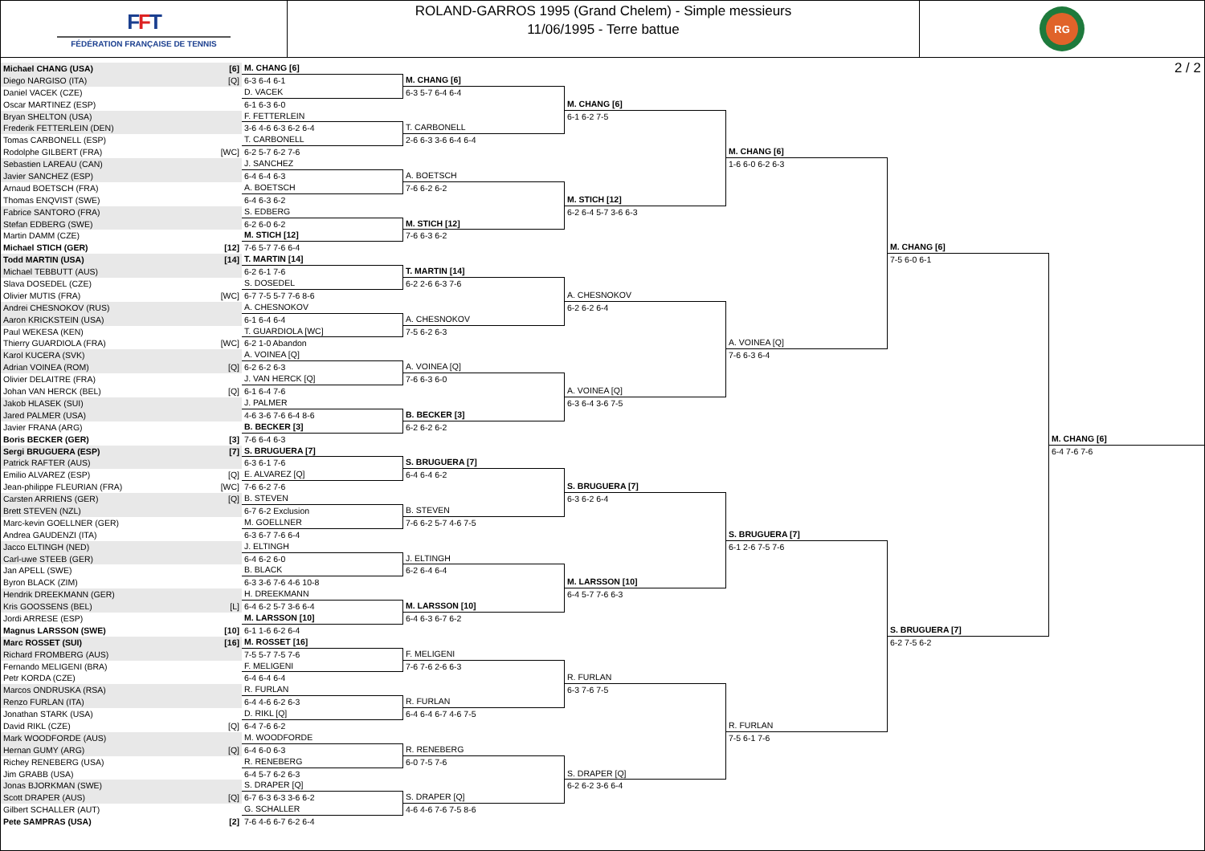FFT
FÉDÉRATION FRANÇAISE DE TENNIS
ROLAND-GARROS 1995 (Grand Chelem) - Simple messieurs
11/06/1995 - Terre battue
RG
2 / 2
Michael CHANG (USA) [6]
Diego NARGISO (ITA) [Q]
Daniel VACEK (CZE)
Oscar MARTINEZ (ESP)
Bryan SHELTON (USA)
Frederik FETTERLEIN (DEN)
Tomas CARBONELL (ESP)
Rodolphe GILBERT (FRA) [WC]
Sebastien LAREAU (CAN)
Javier SANCHEZ (ESP)
Arnaud BOETSCH (FRA)
Thomas ENQVIST (SWE)
Fabrice SANTORO (FRA)
Stefan EDBERG (SWE)
Martin DAMM (CZE)
Michael STICH (GER) [12]
Todd MARTIN (USA) [14]
Michael TEBBUTT (AUS)
Slava DOSEDEL (CZE)
Olivier MUTIS (FRA) [WC]
Andrei CHESNOKOV (RUS)
Aaron KRICKSTEIN (USA)
Paul WEKESA (KEN)
Thierry GUARDIOLA (FRA) [WC]
Karol KUCERA (SVK)
Adrian VOINEA (ROM) [Q]
Olivier DELAITRE (FRA)
Johan VAN HERCK (BEL) [Q]
Jakob HLASEK (SUI)
Jared PALMER (USA)
Javier FRANA (ARG)
Boris BECKER (GER) [3]
Sergi BRUGUERA (ESP) [7]
Patrick RAFTER (AUS)
Emilio ALVAREZ (ESP) [Q]
Jean-philippe FLEURIAN (FRA) [WC]
Carsten ARRIENS (GER) [Q]
Brett STEVEN (NZL)
Marc-kevin GOELLNER (GER)
Andrea GAUDENZI (ITA)
Jacco ELTINGH (NED)
Carl-uwe STEEB (GER)
Jan APELL (SWE)
Byron BLACK (ZIM)
Hendrik DREEKMANN (GER)
Kris GOOSSENS (BEL) [L]
Jordi ARRESE (ESP)
Magnus LARSSON (SWE) [10]
Marc ROSSET (SUI) [16]
Richard FROMBERG (AUS)
Fernando MELIGENI (BRA)
Petr KORDA (CZE)
Marcos ONDRUSKA (RSA)
Renzo FURLAN (ITA)
Jonathan STARK (USA)
David RIKL (CZE) [Q]
Mark WOODFORDE (AUS)
Hernan GUMY (ARG) [Q]
Richey RENEBERG (USA)
Jim GRABB (USA)
Jonas BJORKMAN (SWE)
Scott DRAPER (AUS) [Q]
Gilbert SCHALLER (AUT)
Pete SAMPRAS (USA) [2]
M. CHANG [6]
6-3 6-4 6-1
D. VACEK
6-1 6-3 6-0
F. FETTERLEIN
3-6 4-6 6-3 6-2 6-4
T. CARBONELL
6-2 5-7 6-2 7-6
J. SANCHEZ
6-4 6-4 6-3
A. BOETSCH
6-4 6-3 6-2
S. EDBERG
6-2 6-0 6-2
M. STICH [12]
7-6 5-7 7-6 6-4
T. MARTIN [14]
6-2 6-1 7-6
S. DOSEDEL
6-7 7-5 5-7 7-6 8-6
A. CHESNOKOV
6-1 6-4 6-4
T. GUARDIOLA [WC]
6-2 1-0 Abandon
A. VOINEA [Q]
6-2 6-2 6-3
J. VAN HERCK [Q]
6-1 6-4 7-6
J. PALMER
4-6 3-6 7-6 6-4 8-6
B. BECKER [3]
7-6 6-4 6-3
S. BRUGUERA [7]
6-3 6-1 7-6
E. ALVAREZ [Q]
7-6 6-2 7-6
B. STEVEN
6-7 6-2 Exclusion
M. GOELLNER
6-3 6-7 7-6 6-4
J. ELTINGH
6-4 6-2 6-0
B. BLACK
6-3 3-6 7-6 4-6 10-8
H. DREEKMANN
6-4 6-2 5-7 3-6 6-4
M. LARSSON [10]
6-1 1-6 6-2 6-4
M. ROSSET [16]
7-5 5-7 7-5 7-6
F. MELIGENI
6-4 6-4 6-4
R. FURLAN
6-4 4-6 6-2 6-3
D. RIKL [Q]
6-4 7-6 6-2
M. WOODFORDE
6-4 6-0 6-3
R. RENEBERG
6-4 5-7 6-2 6-3
S. DRAPER [Q]
6-7 6-3 6-3 3-6 6-2
G. SCHALLER
7-6 4-6 6-7 6-2 6-4
M. CHANG [6]
6-3 5-7 6-4 6-4
T. CARBONELL
2-6 6-3 3-6 6-4 6-4
A. BOETSCH
7-6 6-2 6-2
M. STICH [12]
7-6 6-3 6-2
T. MARTIN [14]
6-2 2-6 6-3 7-6
A. CHESNOKOV
7-5 6-2 6-3
A. VOINEA [Q]
7-6 6-3 6-0
B. BECKER [3]
6-2 6-2 6-2
S. BRUGUERA [7]
6-4 6-4 6-2
B. STEVEN
7-6 6-2 5-7 4-6 7-5
J. ELTINGH
6-2 6-4 6-4
M. LARSSON [10]
6-4 6-3 6-7 6-2
F. MELIGENI
7-6 7-6 2-6 6-3
R. FURLAN
6-4 6-4 6-7 4-6 7-5
R. RENEBERG
6-0 7-5 7-6
S. DRAPER [Q]
4-6 4-6 7-6 7-5 8-6
M. CHANG [6]
6-1 6-2 7-5
M. STICH [12]
6-2 6-4 5-7 3-6 6-3
A. CHESNOKOV
6-2 6-2 6-4
A. VOINEA [Q]
6-3 6-4 3-6 7-5
S. BRUGUERA [7]
6-3 6-2 6-4
M. LARSSON [10]
6-4 5-7 7-6 6-3
R. FURLAN
6-3 7-6 7-5
S. DRAPER [Q]
6-2 6-2 3-6 6-4
M. CHANG [6]
1-6 6-0 6-2 6-3
A. VOINEA [Q]
7-6 6-3 6-4
S. BRUGUERA [7]
6-1 2-6 7-5 7-6
R. FURLAN
7-5 6-1 7-6
M. CHANG [6]
7-5 6-0 6-1
S. BRUGUERA [7]
6-2 7-5 6-2
M. CHANG [6]
6-4 7-6 7-6